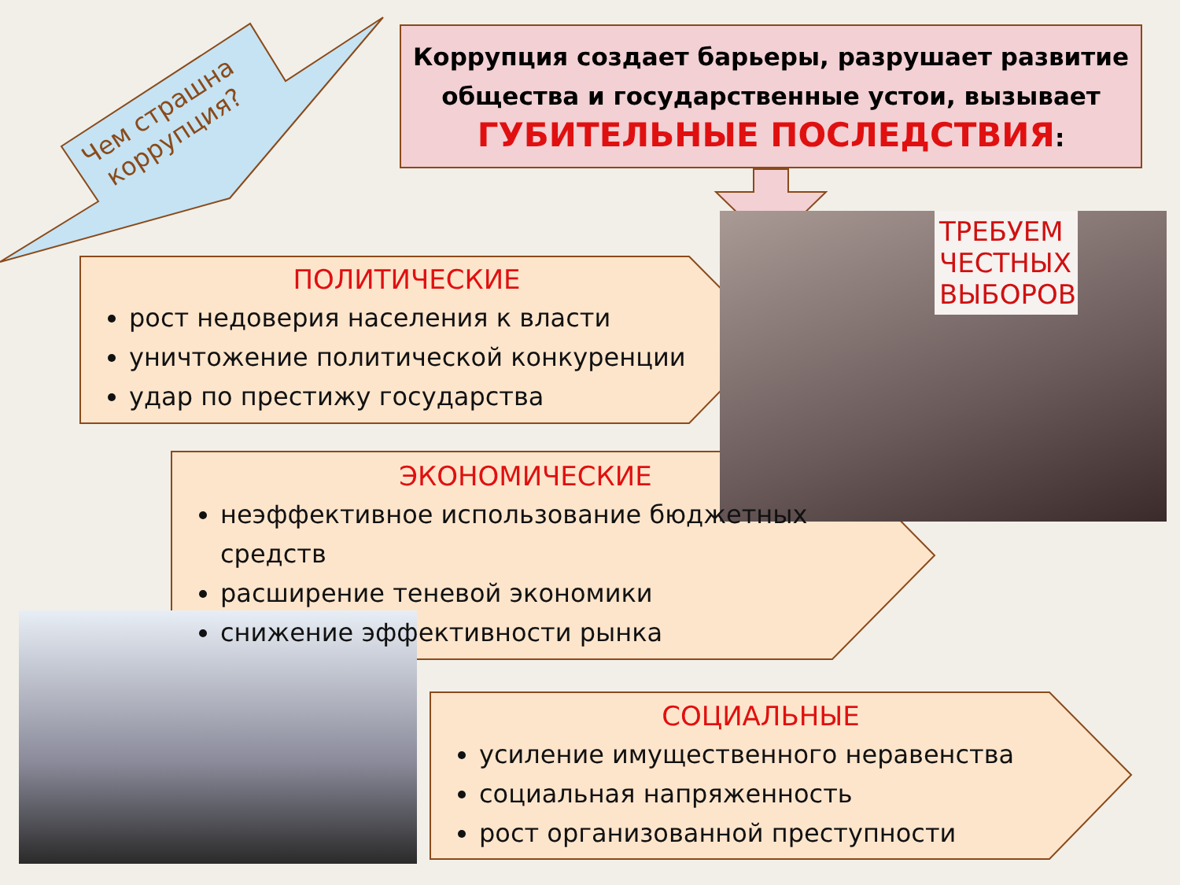ТРЕБУЕМ ЧЕСТНЫХ ВЫБОРОВ
Чем страшна
коррупция?
Коррупция создает барьеры, разрушает развитие общества и государственные устои, вызывает
ГУБИТЕЛЬНЫЕ ПОСЛЕДСТВИЯ:
ПОЛИТИЧЕСКИЕ
рост недоверия населения к власти
уничтожение политической конкуренции
удар по престижу государства
ЭКОНОМИЧЕСКИЕ
неэффективное использование бюджетных средств
расширение теневой экономики
снижение эффективности рынка
СОЦИАЛЬНЫЕ
усиление имущественного неравенства
социальная напряженность
рост организованной преступности